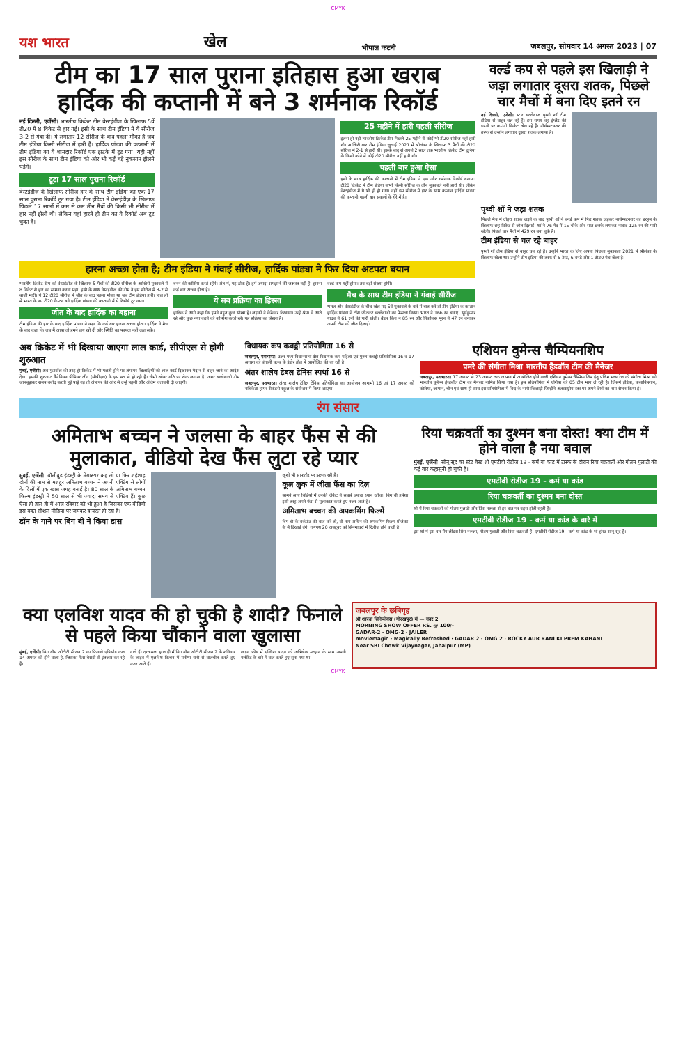CMYK
यश भारत
खेल
भोपाल कटनी
जबलपुर, सोमवार 14 अगस्त 2023 | 07
टीम का 17 साल पुराना इतिहास हुआ खराब
हार्दिक की कप्तानी में बने 3 शर्मनाक रिकॉर्ड
नई दिल्ली, एजेंसी। भारतीय क्रिकेट टीम वेस्टइंडीज के खिलाफ 5वें टी20 में 8 विकेट से हार गई। इसी के साथ टीम इंडिया ने ये सीरीज 3-2 से गंवा दी। ये लगातार 12 सीरीज के बाद पहला मौका है जब टीम इंडिया किसी सीरीज में हारी है। हार्दिक पांड्या की कप्तानी में टीम इंडिया का ये शानदार रिकॉर्ड एक झटके में टूट गया। यही नहीं इस सीरीज के साथ टीम इंडिया को और भी कई बड़े नुकसान झेलने पड़ेंगे।
टूटा 17 साल पुराना रिकॉर्ड
वेस्टइंडीज के खिलाफ सीरीज हार के साथ टीम इंडिया का एक 17 साल पुराना रिकॉर्ड टूट गया है। टीम इंडिया ने वेस्टइंडीज़ के खिलाफ पिछले 17 सालों में कम से कम तीन मैचों की किसी भी सीरीज में हार नहीं झेली थी। लेकिन यहां हारते ही टीम का ये रिकॉर्ड अब टूट चुका है।
25 महीने में हारी पहली सीरीज
इतना ही नहीं भारतीय क्रिकेट टीम पिछले 25 महीने से कोई भी टी20 सीरीज नहीं हारी थी। आखिरी बार टीम इंडिया जुलाई 2021 में श्रीलंका के खिलाफ 3 मैचों की टी20 सीरीज में 2-1 से हारी थी। इसके बाद से अगले 2 साल तक भारतीय क्रिकेट टीम दुनिया के किसी कोने में कोई टी20 सीरीज नहीं हारी थी।
पहली बार हुआ ऐसा
इसी के साथ हार्दिक की कप्तानी में टीम इंडिया ने एक और शर्मनाक रिकॉर्ड बनाया। टी20 क्रिकेट में टीम इंडिया कभी किसी सीरीज के तीन मुकाबले नहीं हारी थी। लेकिन वेस्टइंडीज में ये भी हो ही गया। वहीं इस सीरीज में हार के साथ कप्तान हार्दिक पांड्या की कप्तानी पहली बार सवालों के घेरे में है।
हारना अच्छा होता है; टीम इंडिया ने गंवाई सीरीज, हार्दिक पांड्या ने फिर दिया अटपटा बयान
भारतीय क्रिकेट टीम को वेस्टइंडीज के खिलाफ 5 मैचों की टी20 सीरीज के आखिरी मुकाबले में 8 विकेट से हार का सामना करना पड़ा। इसी के साथ वेस्टइंडीज की टीम ने इस सीरीज में 3-2 से बाजी मारी। ये 12 टी20 सीरीज में जीत के बाद पहला मौका था जब टीम इंडिया हारी। हाल ही में भारत के नए टी20 कैप्टन बने हार्दिक पांड्या की कप्तानी में ये रिकॉर्ड टूट गया।
जीत के बाद हार्दिक का बहाना
टीम इंडिया की हार के बाद हार्दिक पांड्या ने कहा कि कई बार हारना अच्छा होता। हार्दिक ने मैच के बाद कहा कि जब मैं आया तो हमने लय खो दी और स्थिति का फायदा नहीं उठा सके।
बनने की कोशिश करते रहेंगे। अंत में, यह ठीक है। हमें ज्यादा समझाने की जरूरत नहीं है। हारना कई बार अच्छा होता है।
ये सब प्रक्रिया का हिस्सा
हार्दिक ने आगे कहा कि हमने बहुत कुछ सीखा है। लड़कों ने कैरेक्टर दिखाया। उन्हें श्रेय। वे आते रहे और कुछ नया करने की कोशिश करते रहे। यह प्रक्रिया का हिस्सा है।
वर्ल्ड कप यहीं होगा। तब बड़ी संख्या होगी।
मैच के साथ टीम इंडिया ने गंवाई सीरीज
भारत और वेस्टइंडीज के बीच खेले गए 5वें मुकाबले के बारे में बात करें तो टीम इंडिया के कप्तान हार्दिक पांड्या ने टॉस जीतकर बल्लेबाजी का फैसला किया। भारत ने 166 रन बनाए। सूर्यकुमार यादव ने 61 रनों की पारी खेली। ब्रैंडन किंग ने 85 रन और निकोलस पूरन ने 47 रन बनाकर अपनी टीम को जीत दिलाई।
वर्ल्ड कप से पहले इस खिलाड़ी ने जड़ा लगातार दूसरा शतक, पिछले चार मैचों में बना दिए इतने रन
नई दिल्ली, एजेंसी। स्टार बल्लेबाज पृथ्वी शॉ टीम इंडिया से बाहर चल रहे हैं। इस समय वह इंग्लैंड की धरती पर काउंटी क्रिकेट खेल रहे हैं। नॉर्थम्पटनशर की तरफ से उन्होंने लगातार दूसरा शतक लगाया है।
पृथ्वी शॉ ने जड़ा शतक
पिछले मैच में दोहरा शतक जड़ने के बाद पृथ्वी शॉ ने वनडे कप में फिर शतक जड़कर नार्थम्पटनशर को डरहम के खिलाफ छह विकेट से जीत दिलाई। शॉ ने 76 गेंद में 15 चौके और सात छक्के लगाकर नाबाद 125 रन की पारी खेली। पिछले चार मैचों में 429 रन बना चुके हैं।
टीम इंडिया से चल रहे बाहर
पृथ्वी शॉ टीम इंडिया से बाहर चल रहे हैं। उन्होंने भारत के लिए अपना पिछला मुकाबला 2021 में श्रीलंका के खिलाफ खेला था। उन्होंने टीम इंडिया की तरफ से 5 टेस्ट, 6 वनडे और 1 टी20 मैच खेला है।
अब क्रिकेट में भी दिखाया जाएगा लाल कार्ड, सीपीएल से होगी शुरुआत
मुंबई, एजेंसी। अब फुटबॉल की तरह ही क्रिकेट में भी गलती होने पर अंपायर खिलाड़ियों को लाल कार्ड दिखाकर मैदान से बाहर जाने का आदेश देगा। इसकी शुरुआत कैरेबियन प्रीमियर लीग (सीपीएल) के इस सत्र से हो रही है। धीमी ओवर गति पर रोक लगाना है। अगर बल्लेबाजी टीम जानबूझकर समय बर्बाद करती हुई पाई गई तो अंपायर की ओर से उन्हें पहली और अंतिम चेतावनी दी जाएगी।
विधायक कप कबड्डी प्रतियोगिता 16 से
जबलपुर, यशभारत। उत्तर मध्य विधानसभा क्षेत्र विधायक कप महिला एवं पुरुष कबड्डी प्रतियोगिता 16 व 17 अगस्त को बंगाली क्लब के इंडोर हॉल में आयोजित की जा रही है।
अंतर शालेय टेबल टेनिस स्पर्धा 16 से
जबलपुर, यशभारत। अंतर शालेय टेबिल टेनिस प्रतियोगिता का आयोजन आगामी 16 एवं 17 अगस्त को नचिकेता हायर सेकंडरी स्कूल के संयोजन में किया जाएगा।
एशियन वुमेन्स चैम्पियनशिप
पमरे की संगीता मिश्रा भारतीय हैंडबॉल टीम की मैनेजर
जबलपुर, यशभारत। 17 अगस्त से 23 अगस्त तक जापान में आयोजित होने वाली एशियन वुमेन्स चैम्पियनशिप हेतु पश्चिम मध्य रेल की संगीता मिश्रा को भारतीय वुमेन्स हेन्डबॉल टीम का मैनेजर नामित किया गया है। इस प्रतियोगिता में एशिया की 05 टीम भाग ले रही है। जिसमें इंडिया, कजाकिस्तान, कोरिया, जापान, चीन एवं साथ ही साथ इस प्रतियोगिता में विश्व के नामी खिलाड़ी जिन्होंने अंतरराष्ट्रीय स्तर पर अपने देशों का नाम रोशन किया है।
रंग संसार
अमिताभ बच्चन ने जलसा के बाहर फैंस से की मुलाकात, वीडियो देख फैंस लुटा रहे प्यार
मुंबई, एजेंसी। बॉलीवुड इंडस्ट्री के मेगास्टार कह लो या फिर शहंशाह दोनों की नाम से मशहूर अमिताभ बच्चन ने अपनी एक्टिंग से लोगों के दिलों में एक खास जगह बनाई है। 80 साल के अमिताभ बच्चन फिल्म इंडस्ट्री में 50 साल से भी ज्यादा समय से एक्टिव हैं। कुछ ऐसा ही हाल ही में आज रविवार को भी हुआ है जिसका एक वीडियो इस वक्त सोशल मीडिया पर जमकर वायरल हो रहा है।
डॉन के गाने पर बिग बी ने किया डांस
खुशी भी साफतौर पर झलक रही है।
कूल लुक में जीता फैंस का दिल
सामने आए विडियो में उनकी जैकेट ने सबसे ज्यादा ध्यान खींचा। बिग बी हमेशा इसी तरह अपने फैंस से मुलाकात करते हुए नजर आते हैं।
अमिताभ बच्चन की अपकमिंग फिल्में
बिग बी के वर्कफ्रंट की बात करे तो, वो नाग अश्विन की अपकमिंग फिल्म प्रोजेक्ट के में दिखाई देंगे। गणपथ 20 अक्टूबर को सिनेमाघरों में रिलीज होने वाली है।
रिया चक्रवर्ती का दुश्मन बना दोस्त! क्या टीम में होने वाला है नया बवाल
मुंबई, एजेंसी। सोनू सूद का स्टंट बेस्ड शो एमटीवी रोडीज 19 - कर्म या कांड में टास्क के दौरान रिया चक्रवर्ती और गौतम गुलाटी की कई बार कहासुनी हो चुकी है।
एमटीवी रोडीज 19 - कर्म या कांड
रिया चक्रवर्ती का दुश्मन बना दोस्त
शो में रिया चक्रवर्ती की गौतम गुलाटी और प्रिंस नरूला से हर बात पर बहस होती रहती है।
एमटीवी रोडीज 19 - कर्म या कांड के बारे में
इस शो में इस बार गैंग लीडर्स प्रिंस नरूला, गौतम गुलाटी और रिया चक्रवर्ती हैं। एमटीवी रोडीज 19 - कर्म या कांड के शो होस्ट सोनू सूद हैं।
क्या एलविश यादव की हो चुकी है शादी? फिनाले से पहले किया चौंकाने वाला खुलासा
मुंबई, एजेंसी। बिग बॉस ओटीटी सीजन 2 का फिनाले एपिसोड कल 14 अगस्त को होने वाला है, जिसका फैंस बेसब्री से इंतजार कर रहे हैं।
वाले हैं। दरअसल, हाल ही में बिग बॉस ओटीटी सीजन 2 के शनिवार के लाइव में एलविश किचन में मनीषा रानी से बातचीत करते हुए नजर आते हैं।
लाइव फीड में एल्विश यादव को अभिषेक मल्हान के साथ अपनी गर्लफ्रेंड के बारे में बात करते हुए सुना गया था।
जबलपुर के छबिगृह
श्री शारदा सिनेप्लेक्स (गोरखपुर) में — गदर 2
MORNING SHOW OFFER RS. @ 100/-
GADAR-2 · OMG-2 · JAILER
moviemagic · Magically Refreshed · GADAR 2 · OMG 2 · ROCKY AUR RANI KI PREM KAHANI
Near SBI Chowk Vijaynagar, Jabalpur (MP)
CMYK